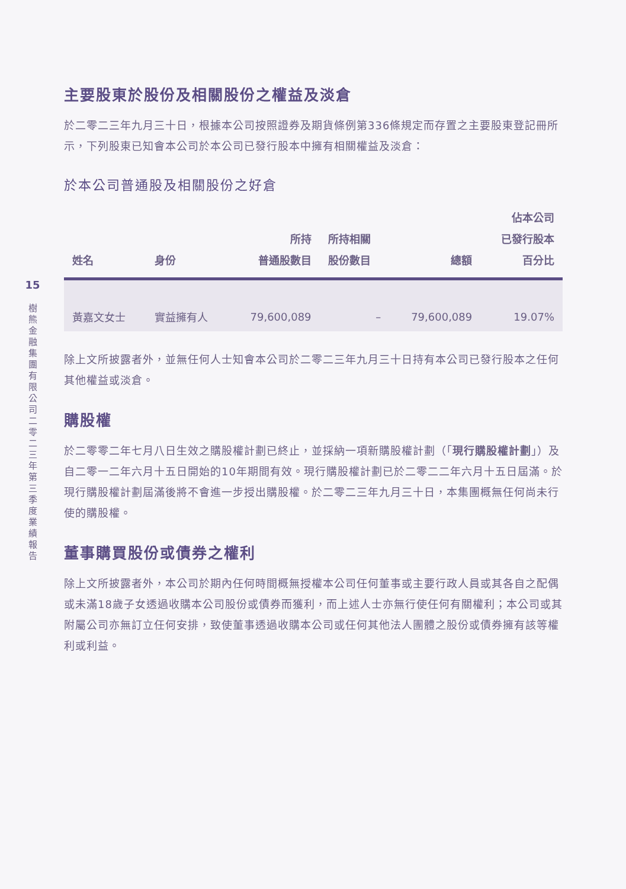15
樹熊金融集團有限公司 二零二三年第三季度業績報告
主要股東於股份及相關股份之權益及淡倉
於二零二三年九月三十日，根據本公司按照證券及期貨條例第336條規定而存置之主要股東登記冊所示，下列股東已知會本公司於本公司已發行股本中擁有相關權益及淡倉：
於本公司普通股及相關股份之好倉
| 姓名 | 身份 | 所持 普通股數目 | 所持相關 股份數目 | 總額 | 佔本公司 已發行股本 百分比 |
| --- | --- | --- | --- | --- | --- |
| 黃嘉文女士 | 實益擁有人 | 79,600,089 | – | 79,600,089 | 19.07% |
除上文所披露者外，並無任何人士知會本公司於二零二三年九月三十日持有本公司已發行股本之任何其他權益或淡倉。
購股權
於二零零二年七月八日生效之購股權計劃已終止，並採納一項新購股權計劃（「現行購股權計劃」）及自二零一二年六月十五日開始的10年期間有效。現行購股權計劃已於二零二二年六月十五日屆滿。於現行購股權計劃屆滿後將不會進一步授出購股權。於二零二三年九月三十日，本集團概無任何尚未行使的購股權。
董事購買股份或債券之權利
除上文所披露者外，本公司於期內任何時間概無授權本公司任何董事或主要行政人員或其各自之配偶或未滿18歲子女透過收購本公司股份或債券而獲利，而上述人士亦無行使任何有關權利；本公司或其附屬公司亦無訂立任何安排，致使董事透過收購本公司或任何其他法人團體之股份或債券擁有該等權利或利益。